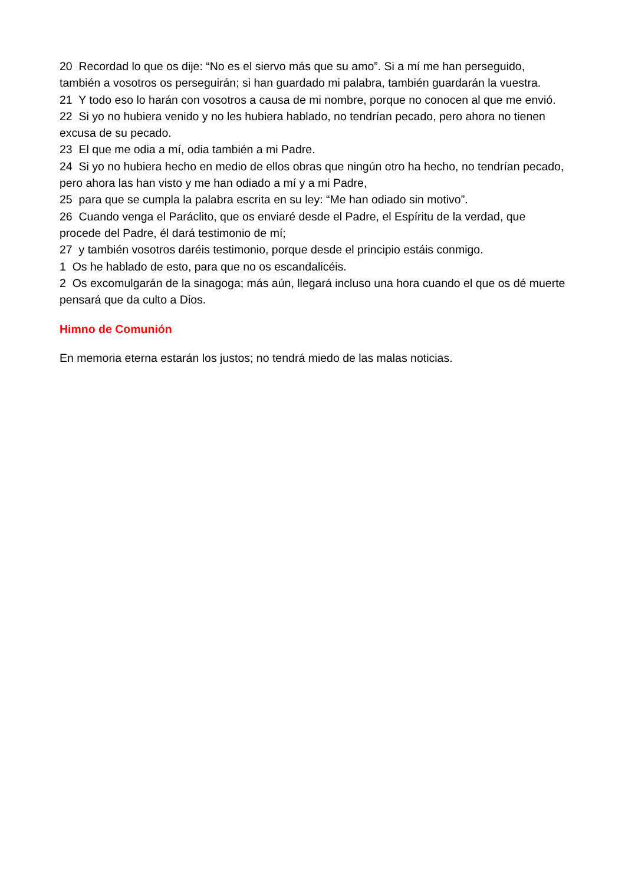20 Recordad lo que os dije: “No es el siervo más que su amo”. Si a mí me han perseguido, también a vosotros os perseguirán; si han guardado mi palabra, también guardarán la vuestra.
21 Y todo eso lo harán con vosotros a causa de mi nombre, porque no conocen al que me envió.
22 Si yo no hubiera venido y no les hubiera hablado, no tendrían pecado, pero ahora no tienen excusa de su pecado.
23 El que me odia a mí, odia también a mi Padre.
24 Si yo no hubiera hecho en medio de ellos obras que ningún otro ha hecho, no tendrían pecado, pero ahora las han visto y me han odiado a mí y a mi Padre,
25 para que se cumpla la palabra escrita en su ley: “Me han odiado sin motivo”.
26 Cuando venga el Paráclito, que os enviaré desde el Padre, el Espíritu de la verdad, que procede del Padre, él dará testimonio de mí;
27 y también vosotros daréis testimonio, porque desde el principio estáis conmigo.
1 Os he hablado de esto, para que no os escandalicéis.
2 Os excomulgarán de la sinagoga; más aún, llegará incluso una hora cuando el que os dé muerte pensará que da culto a Dios.
Himno de Comunión
En memoria eterna estarán los justos; no tendrá miedo de las malas noticias.